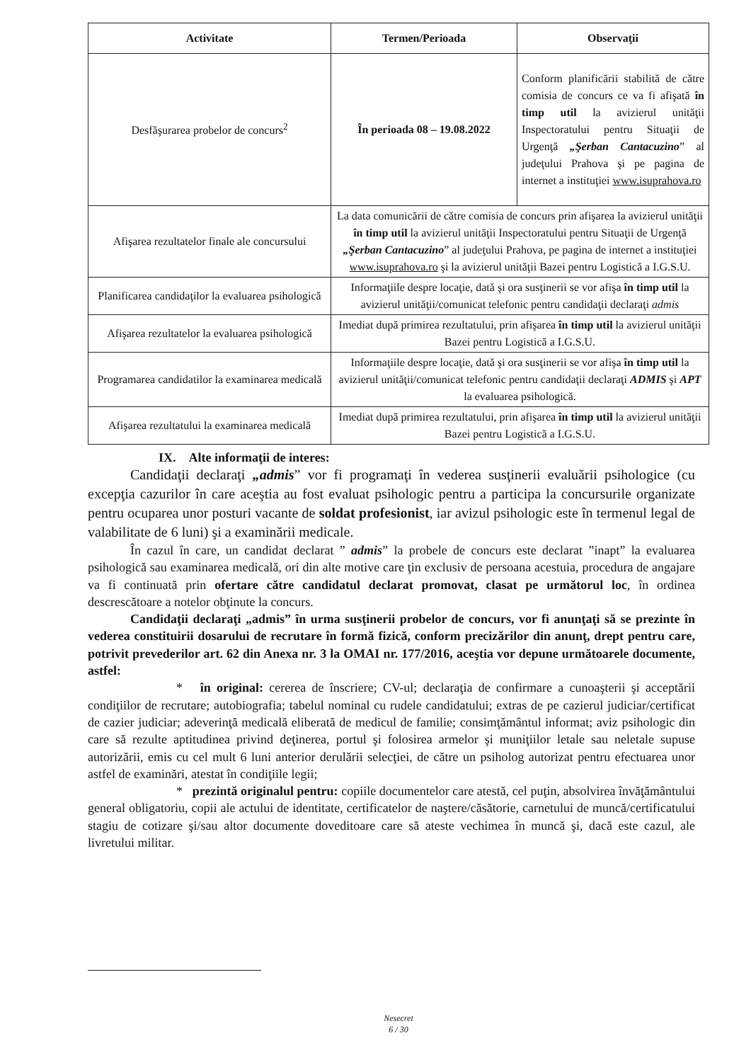| Activitate | Termen/Perioada | Observaţii |
| --- | --- | --- |
| Desfăşurarea probelor de concurs<sup>2</sup> | În perioada 08 – 19.08.2022 | Conform planificării stabilită de către comisia de concurs ce va fi afişată în timp util la avizierul unităţii Inspectoratului pentru Situaţii de Urgenţă „Şerban Cantacuzino ” al judeţului Prahova şi pe pagina de internet a instituţiei www.isuprahova.ro |
| Afişarea rezultatelor finale ale concursului | La data comunicării de către comisia de concurs prin afişarea la avizierul unităţii în timp util la avizierul unităţii Inspectoratului pentru Situaţii de Urgenţă „Şerban Cantacuzino ” al judeţului Prahova, pe pagina de internet a instituţiei www.isuprahova.ro şi la avizierul unităţii Bazei pentru Logistică a I.G.S.U. | |
| Planificarea candidaţilor la evaluarea psihologică | Informaţiile despre locaţie, dată şi ora susţinerii se vor afişa în timp util la avizierul unităţii/comunicat telefonic pentru candidaţii declaraţi admis | |
| Afişarea rezultatelor la evaluarea psihologică | Imediat după primirea rezultatului, prin afişarea în timp util la avizierul unităţii Bazei pentru Logistică a I.G.S.U. | |
| Programarea candidatilor la examinarea medicală | Informaţiile despre locaţie, dată şi ora susţinerii se vor afişa în timp util la avizierul unităţii/comunicat telefonic pentru candidaţii declaraţi ADMIS şi APT la evaluarea psihologică. | |
| Afişarea rezultatului la examinarea medicală | Imediat după primirea rezultatului, prin afişarea în timp util la avizierul unităţii Bazei pentru Logistică a I.G.S.U. | |
IX. Alte informaţii de interes:
Candidaţii declaraţi „admis” vor fi programaţi în vederea susţinerii evaluării psihologice (cu excepţia cazurilor în care aceştia au fost evaluat psihologic pentru a participa la concursurile organizate pentru ocuparea unor posturi vacante de soldat profesionist, iar avizul psihologic este în termenul legal de valabilitate de 6 luni) şi a examinării medicale.
În cazul în care, un candidat declarat ” admis” la probele de concurs este declarat ”inapt” la evaluarea psihologică sau examinarea medicală, ori din alte motive care ţin exclusiv de persoana acestuia, procedura de angajare va fi continuată prin ofertare către candidatul declarat promovat, clasat pe următorul loc, în ordinea descrescătoare a notelor obţinute la concurs.
Candidaţii declaraţi „admis” în urma susţinerii probelor de concurs, vor fi anunţaţi să se prezinte în vederea constituirii dosarului de recrutare în formă fizică, conform precizărilor din anunţ, drept pentru care, potrivit prevederilor art. 62 din Anexa nr. 3 la OMAI nr. 177/2016, aceştia vor depune următoarele documente, astfel:
* în original: cererea de înscriere; CV-ul; declaraţia de confirmare a cunoaşterii şi acceptării condiţiilor de recrutare; autobiografia; tabelul nominal cu rudele candidatului; extras de pe cazierul judiciar/certificat de cazier judiciar; adeverinţă medicală eliberată de medicul de familie; consimţământul informat; aviz psihologic din care să rezulte aptitudinea privind deţinerea, portul şi folosirea armelor şi muniţiilor letale sau neletale supuse autorizării, emis cu cel mult 6 luni anterior derulării selecţiei, de către un psiholog autorizat pentru efectuarea unor astfel de examinări, atestat în condiţiile legii;
* prezintă originalul pentru: copiile documentelor care atestă, cel puţin, absolvirea învăţământului general obligatoriu, copii ale actului de identitate, certificatelor de naştere/căsătorie, carnetului de muncă/certificatului stagiu de cotizare şi/sau altor documente doveditoare care să ateste vechimea în muncă şi, dacă este cazul, ale livretului militar.
Nesecret
6 / 30